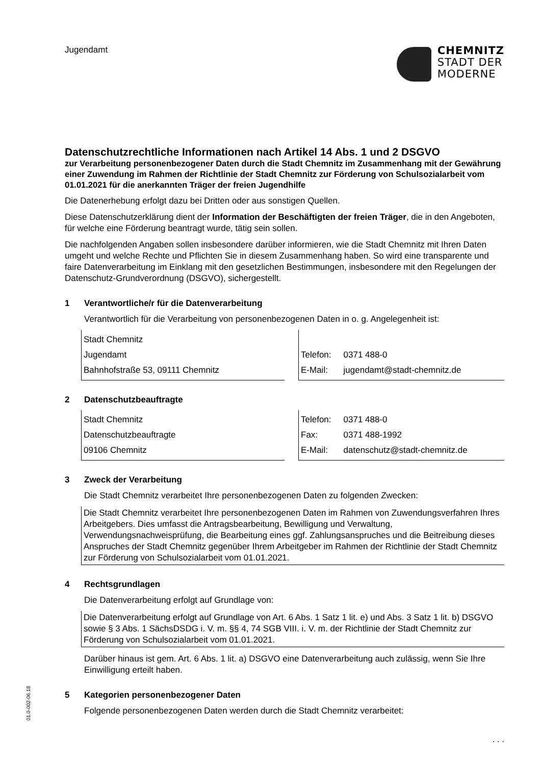Jugendamt
CHEMNITZ
STADT DER
MODERNE
Datenschutzrechtliche Informationen nach Artikel 14 Abs. 1 und 2 DSGVO
zur Verarbeitung personenbezogener Daten durch die Stadt Chemnitz im Zusammenhang mit der Gewährung einer Zuwendung im Rahmen der Richtlinie der Stadt Chemnitz zur Förderung von Schulsozialarbeit vom 01.01.2021 für die anerkannten Träger der freien Jugendhilfe
Die Datenerhebung erfolgt dazu bei Dritten oder aus sonstigen Quellen.
Diese Datenschutzerklärung dient der Information der Beschäftigten der freien Träger, die in den Angeboten, für welche eine Förderung beantragt wurde, tätig sein sollen.
Die nachfolgenden Angaben sollen insbesondere darüber informieren, wie die Stadt Chemnitz mit Ihren Daten umgeht und welche Rechte und Pflichten Sie in diesem Zusammenhang haben. So wird eine transparente und faire Datenverarbeitung im Einklang mit den gesetzlichen Bestimmungen, insbesondere mit den Regelungen der Datenschutz-Grundverordnung (DSGVO), sichergestellt.
1 Verantwortliche/r für die Datenverarbeitung
Verantwortlich für die Verarbeitung von personenbezogenen Daten in o. g. Angelegenheit ist:
Stadt Chemnitz
Jugendamt
Bahnhofstraße 53, 09111 Chemnitz
| Telefon: | 0371 488-0 |
| E-Mail: | jugendamt@stadt-chemnitz.de |
2 Datenschutzbeauftragte
Stadt Chemnitz
Datenschutzbeauftragte
09106 Chemnitz
| Telefon: | 0371 488-0 |
| Fax: | 0371 488-1992 |
| E-Mail: | datenschutz@stadt-chemnitz.de |
3 Zweck der Verarbeitung
Die Stadt Chemnitz verarbeitet Ihre personenbezogenen Daten zu folgenden Zwecken:
Die Stadt Chemnitz verarbeitet Ihre personenbezogenen Daten im Rahmen von Zuwendungsverfahren Ihres Arbeitgebers. Dies umfasst die Antragsbearbeitung, Bewilligung und Verwaltung, Verwendungsnachweisprüfung, die Bearbeitung eines ggf. Zahlungsanspruches und die Beitreibung dieses Anspruches der Stadt Chemnitz gegenüber Ihrem Arbeitgeber im Rahmen der Richtlinie der Stadt Chemnitz zur Förderung von Schulsozialarbeit vom 01.01.2021.
4 Rechtsgrundlagen
Die Datenverarbeitung erfolgt auf Grundlage von:
Die Datenverarbeitung erfolgt auf Grundlage von Art. 6 Abs. 1 Satz 1 lit. e) und Abs. 3 Satz 1 lit. b) DSGVO sowie § 3 Abs. 1 SächsDSDG i. V. m. §§ 4, 74 SGB VIII. i. V. m. der Richtlinie der Stadt Chemnitz zur Förderung von Schulsozialarbeit vom 01.01.2021.
Darüber hinaus ist gem. Art. 6 Abs. 1 lit. a) DSGVO eine Datenverarbeitung auch zulässig, wenn Sie Ihre Einwilligung erteilt haben.
5 Kategorien personenbezogener Daten
Folgende personenbezogenen Daten werden durch die Stadt Chemnitz verarbeitet:
01.0-002-06.18
. . .